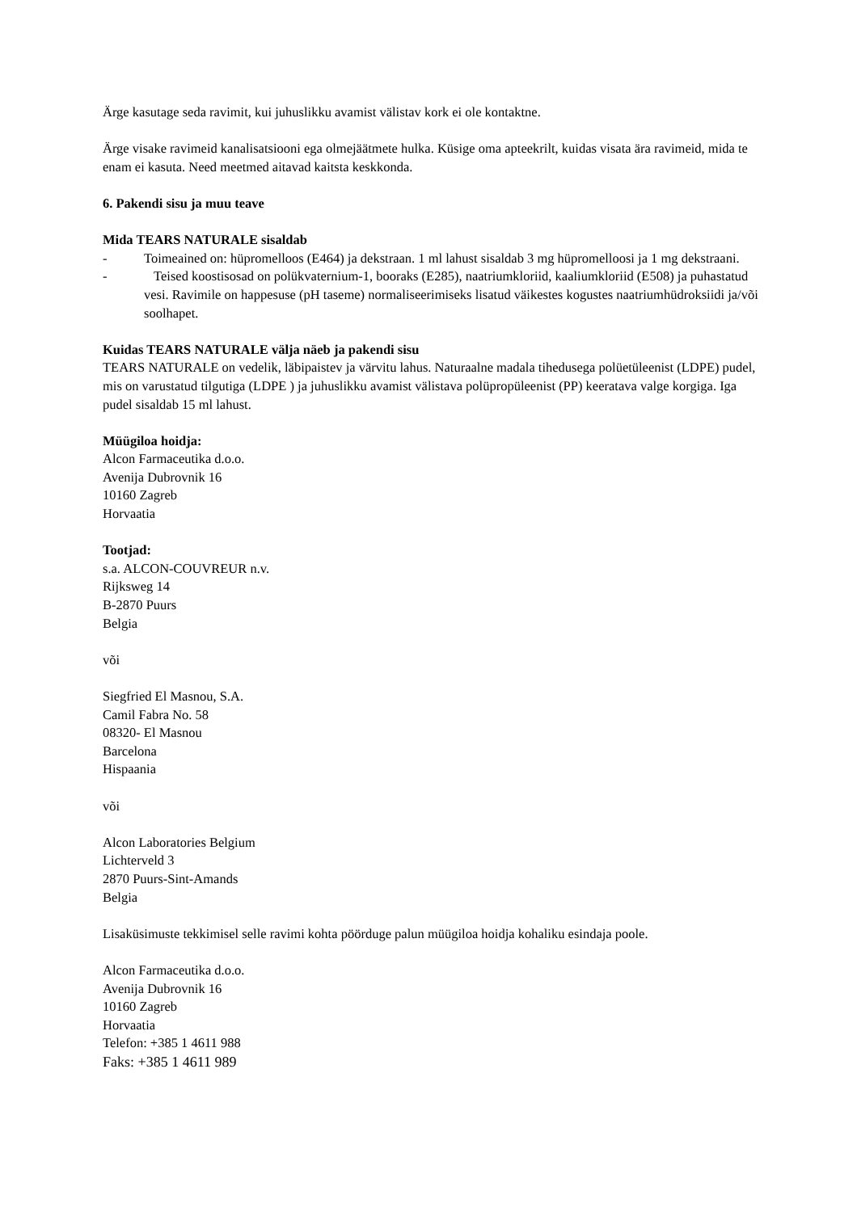Ärge kasutage seda ravimit, kui juhuslikku avamist välistav kork ei ole kontaktne.
Ärge visake ravimeid kanalisatsiooni ega olmejäätmete hulka. Küsige oma apteekrilt, kuidas visata ära ravimeid, mida te enam ei kasuta. Need meetmed aitavad kaitsta keskkonda.
6. Pakendi sisu ja muu teave
Mida TEARS NATURALE sisaldab
- Toimeained on: hüpromelloos (E464) ja dekstraan. 1 ml lahust sisaldab 3 mg hüpromelloosi ja 1 mg dekstraani.
- Teised koostisosad on polükvaternium-1, booraks (E285), naatriumkloriid, kaaliumkloriid (E508) ja puhastatud vesi. Ravimile on happesuse (pH taseme) normaliseerimiseks lisatud väikestes kogustes naatriumhüdroksiidi ja/või soolhapet.
Kuidas TEARS NATURALE välja näeb ja pakendi sisu
TEARS NATURALE on vedelik, läbipaistev ja värvitu lahus. Naturaalne madala tihedusega polüetüleenist (LDPE) pudel, mis on varustatud tilgutiga (LDPE ) ja juhuslikku avamist välistava polüpropüleenist (PP) keeratava valge korgiga. Iga pudel sisaldab 15 ml lahust.
Müügiloa hoidja:
Alcon Farmaceutika d.o.o.
Avenija Dubrovnik 16
10160 Zagreb
Horvaatia
Tootjad:
s.a. ALCON-COUVREUR n.v.
Rijksweg 14
B-2870 Puurs
Belgia
või
Siegfried El Masnou, S.A.
Camil Fabra No. 58
08320- El Masnou
Barcelona
Hispaania
või
Alcon Laboratories Belgium
Lichterveld 3
2870 Puurs-Sint-Amands
Belgia
Lisaküsimuste tekkimisel selle ravimi kohta pöörduge palun müügiloa hoidja kohaliku esindaja poole.
Alcon Farmaceutika d.o.o.
Avenija Dubrovnik 16
10160 Zagreb
Horvaatia
Telefon: +385 1 4611 988
Faks: +385 1 4611 989